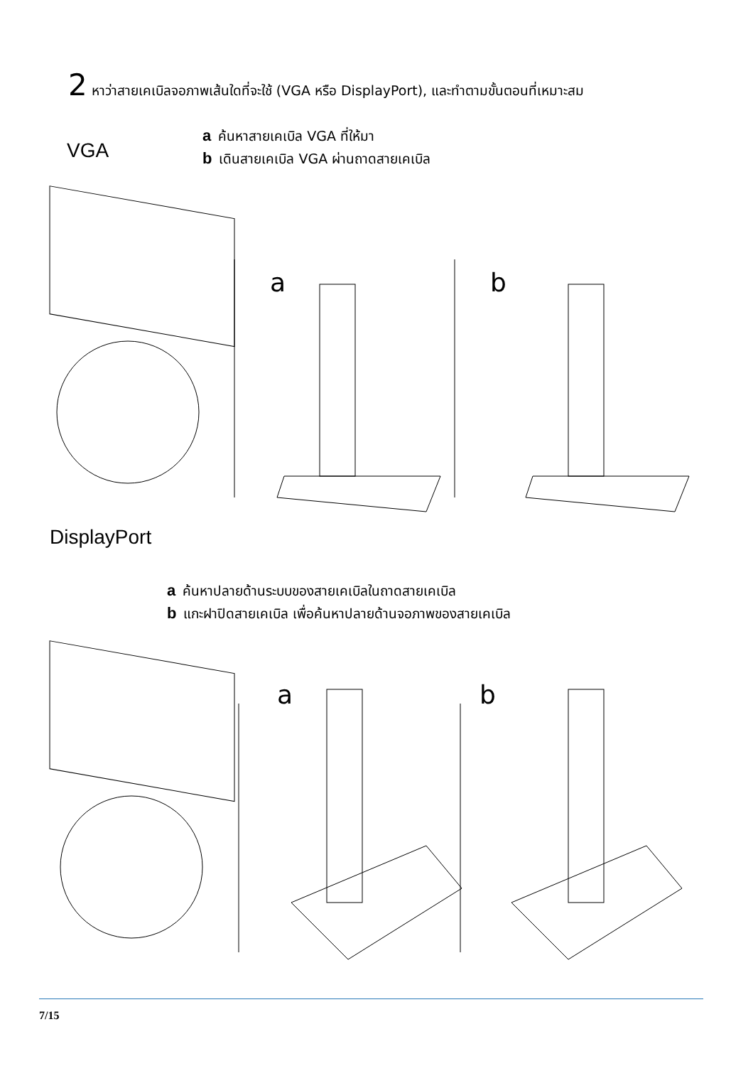2 หาว่าสายเคเบิลจอภาพเส้นใดที่จะใช้ (VGA หรือ DisplayPort), และทำตามขั้นตอนที่เหมาะสม
VGA
aค้นหาสายเคเบิล VGA ที่ให้มา
bเดินสายเคเบิล VGA ผ่านถาดสายเคเบิล
a
b
DisplayPort
aค้นหาปลายด้านระบบของสายเคเบิลในถาดสายเคเบิล
bแกะฝาปิดสายเคเบิล เพื่อค้นหาปลายด้านจอภาพของสายเคเบิล
a
b
7/15